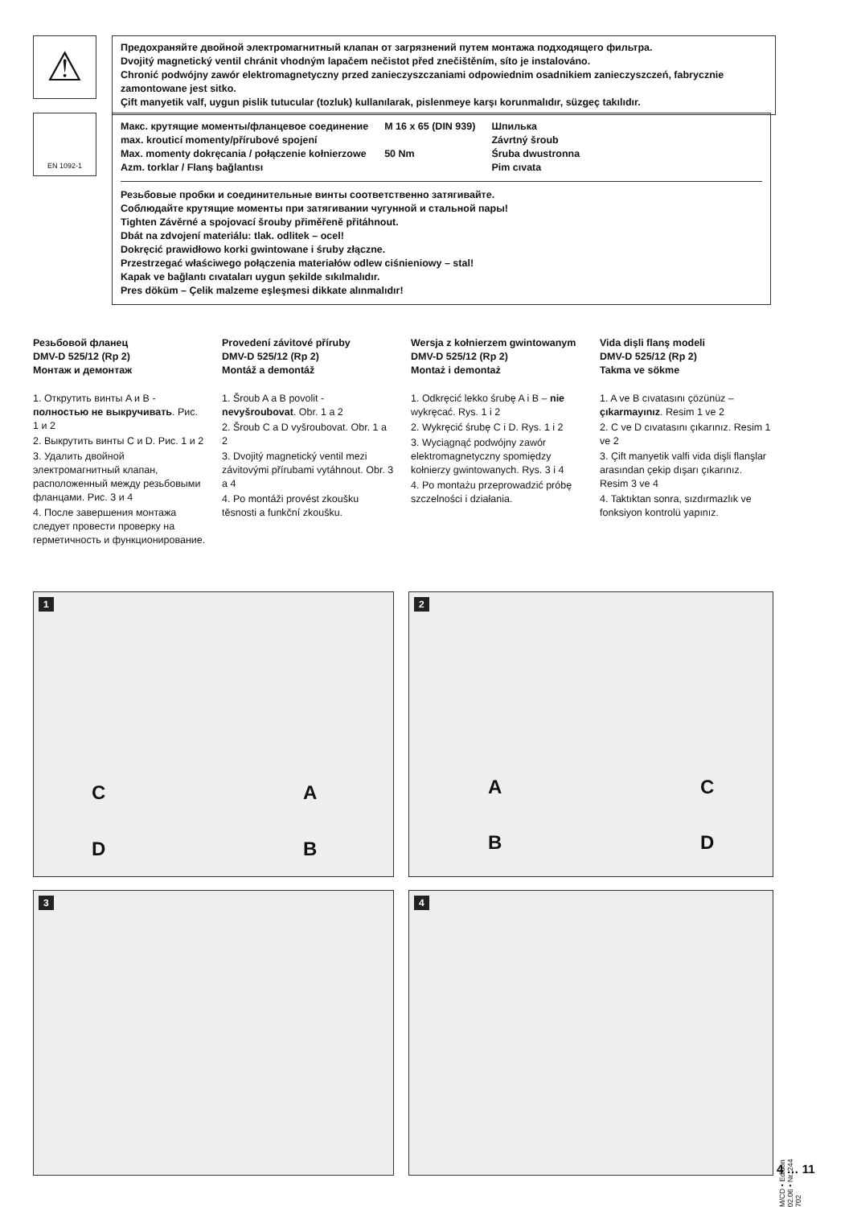⚠
Предохраняйте двойной электромагнитный клапан от загрязнений путем монтажа подходящего фильтра.
Dvojitý magnetický ventil chránit vhodným lapačem nečistot před znečištěním, síto je instalováno.
Chronić podwójny zawór elektromagnetyczny przed zanieczyszczaniami odpowiednim osadnikiem zanieczyszczeń, fabrycznie zamontowane jest sitko.
Çift manyetik valf, uygun pislik tutucular (tozluk) kullanılarak, pislenmeye karşı korunmalıdır, süzgeç takılıdır.
EN 1092-1
Макс. крутящие моменты/фланцевое соединение
max. krouticí momenty/přírubové spojení
Max. momenty dokręcania / połączenie kołnierzowe
Azm. torklar / Flanş bağlantısı
M 16 x 65 (DIN 939)
50 Nm
Шпилька
Závrtný šroub
Śruba dwustronna
Pim cıvata
Резьбовые пробки и соединительные винты соответственно затягивайте.
Соблюдайте крутящие моменты при затягивании чугунной и стальной пары!
Tighten Závěrné a spojovací šrouby přiměřeně přitáhnout.
Dbát na zdvojení materiálu: tlak. odlitek – ocel!
Dokręcić prawidłowo korki gwintowane i śruby złączne.
Przestrzegać właściwego połączenia materiałów odlew ciśnieniowy – stal!
Kapak ve bağlantı cıvataları uygun şekilde sıkılmalıdır.
Pres döküm – Çelik malzeme eşleşmesi dikkate alınmalıdır!
Резьбовой фланец
DMV-D 525/12 (Rp 2)
Монтаж и демонтаж
1. Открутить винты A и B - полностью не выкручивать. Рис. 1 и 2
2. Выкрутить винты C и D. Рис. 1 и 2
3. Удалить двойной электромагнитный клапан, расположенный между резьбовыми фланцами. Рис. 3 и 4
4. После завершения монтажа следует провести проверку на герметичность и функционирование.
Provedení závitové příruby
DMV-D 525/12 (Rp 2)
Montáž a demontáž
1. Šroub A a B povolit - nevyšroubovat. Obr. 1 a 2
2. Šroub C a D vyšroubovat. Obr. 1 a 2
3. Dvojitý magnetický ventil mezi závitovými přírubami vytáhnout. Obr. 3 a 4
4. Po montáži provést zkoušku těsnosti a funkční zkoušku.
Wersja z kołnierzem gwintowanym
DMV-D 525/12 (Rp 2)
Montaż i demontaż
1. Odkręcić lekko śrubę A i B – nie wykręcać. Rys. 1 i 2
2. Wykręcić śrubę C i D. Rys. 1 i 2
3. Wyciągnąć podwójny zawór elektromagnetyczny spomiędzy kołnierzy gwintowanych. Rys. 3 i 4
4. Po montażu przeprowadzić próbę szczelności i działania.
Vida dişli flanş modeli
DMV-D 525/12 (Rp 2)
Takma ve sökme
1. A ve B cıvatasını çözünüz – çıkarmayınız. Resim 1 ve 2
2. C ve D cıvatasını çıkarınız. Resim 1 ve 2
3. Çift manyetik valfi vida dişli flanşlar arasından çekip dışarı çıkarınız. Resim 3 ve 4
4. Taktıktan sonra, sızdırmazlık ve fonksiyon kontrolü yapınız.
1
C A
D B
2
A C
B D
3 4
M/CD • Edition 02.06 • Nr. 244 702
4 … 11